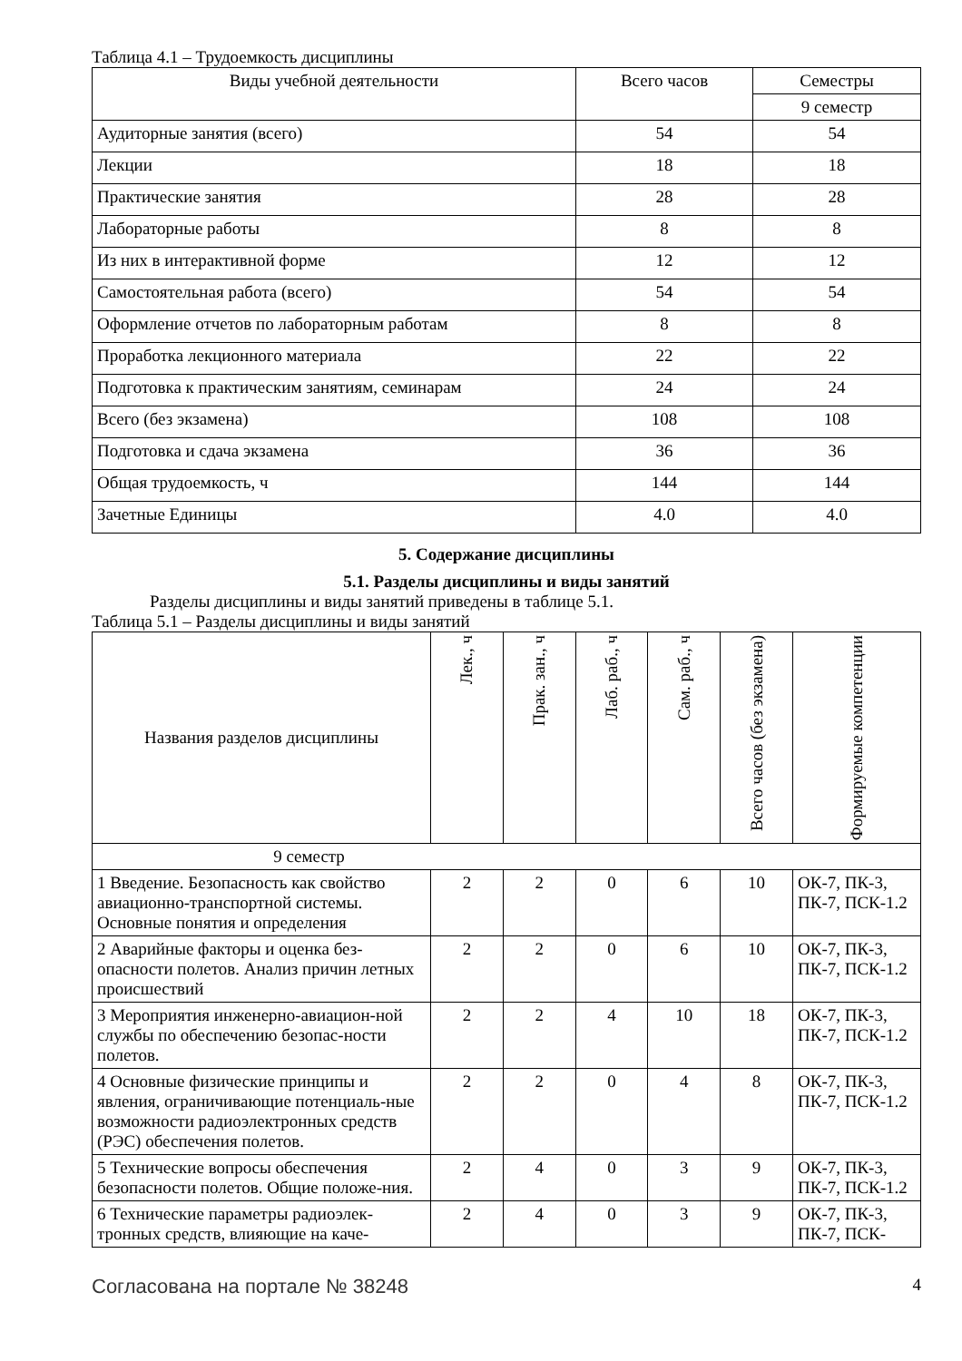Таблица 4.1 – Трудоемкость дисциплины
| Виды учебной деятельности | Всего часов | Семестры |
| --- | --- | --- |
| | | 9 семестр |
| Аудиторные занятия (всего) | 54 | 54 |
| Лекции | 18 | 18 |
| Практические занятия | 28 | 28 |
| Лабораторные работы | 8 | 8 |
| Из них в интерактивной форме | 12 | 12 |
| Самостоятельная работа (всего) | 54 | 54 |
| Оформление отчетов по лабораторным работам | 8 | 8 |
| Проработка лекционного материала | 22 | 22 |
| Подготовка к практическим занятиям, семинарам | 24 | 24 |
| Всего (без экзамена) | 108 | 108 |
| Подготовка и сдача экзамена | 36 | 36 |
| Общая трудоемкость, ч | 144 | 144 |
| Зачетные Единицы | 4.0 | 4.0 |
5. Содержание дисциплины
5.1. Разделы дисциплины и виды занятий
Разделы дисциплины и виды занятий приведены в таблице 5.1.
Таблица 5.1 – Разделы дисциплины и виды занятий
| Названия разделов дисциплины | Лек., ч | Прак. зан., ч | Лаб. раб., ч | Сам. раб., ч | Всего часов (без экзамена) | Формируемые компетенции |
| --- | --- | --- | --- | --- | --- | --- |
| 9 семестр | | | | | | |
| 1 Введение. Безопасность как свойство авиационно-транспортной системы. Основные понятия и определения | 2 | 2 | 0 | 6 | 10 | ОК-7, ПК-3, ПК-7, ПСК-1.2 |
| 2 Аварийные факторы и оценка без-опасности полетов. Анализ причин летных происшествий | 2 | 2 | 0 | 6 | 10 | ОК-7, ПК-3, ПК-7, ПСК-1.2 |
| 3 Мероприятия инженерно-авиацион-ной службы по обеспечению безопас-ности полетов. | 2 | 2 | 4 | 10 | 18 | ОК-7, ПК-3, ПК-7, ПСК-1.2 |
| 4 Основные физические принципы и явления, ограничивающие потенциаль-ные возможности радиоэлектронных средств (РЭС) обеспечения полетов. | 2 | 2 | 0 | 4 | 8 | ОК-7, ПК-3, ПК-7, ПСК-1.2 |
| 5 Технические вопросы обеспечения безопасности полетов. Общие положе-ния. | 2 | 4 | 0 | 3 | 9 | ОК-7, ПК-3, ПК-7, ПСК-1.2 |
| 6 Технические параметры радиоэлек-тронных средств, влияющие на каче- | 2 | 4 | 0 | 3 | 9 | ОК-7, ПК-3, ПК-7, ПСК- |
Согласована на портале № 38248 4